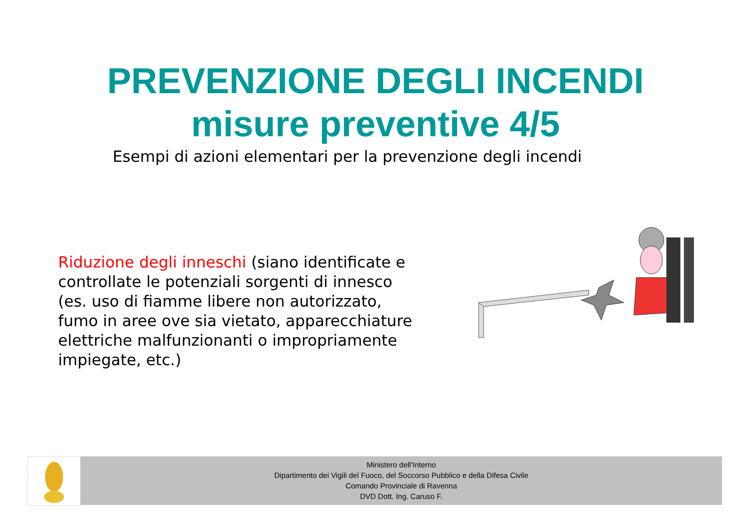PREVENZIONE DEGLI INCENDI
misure preventive 4/5
Esempi di azioni elementari per la prevenzione degli incendi
Riduzione degli inneschi (siano identificate e controllate le potenziali sorgenti di innesco (es. uso di fiamme libere non autorizzato, fumo in aree ove sia vietato, apparecchiature elettriche malfunzionanti o impropriamente impiegate, etc.)
Ministero dell’Interno
Dipartimento dei Vigili del Fuoco, del Soccorso Pubblico e della Difesa Civile
Comando Provinciale di Ravenna
DVD Dott. Ing. Caruso F.